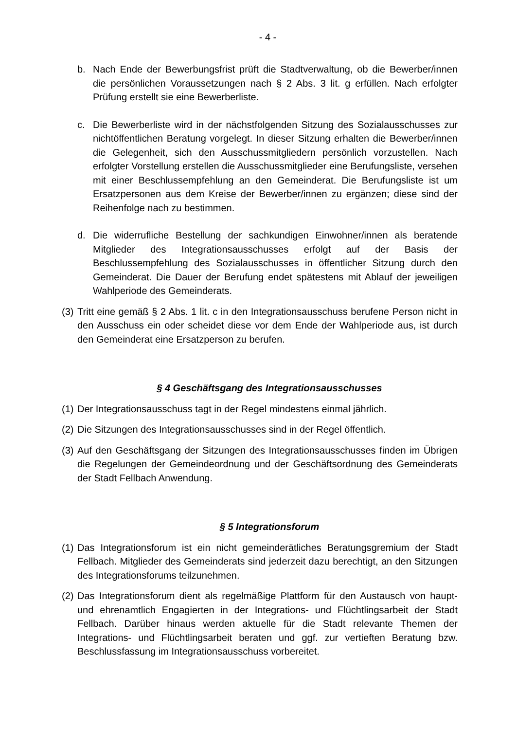- 4 -
b. Nach Ende der Bewerbungsfrist prüft die Stadtverwaltung, ob die Bewerber/innen die persönlichen Voraussetzungen nach § 2 Abs. 3 lit. g erfüllen. Nach erfolgter Prüfung erstellt sie eine Bewerberliste.
c. Die Bewerberliste wird in der nächstfolgenden Sitzung des Sozialausschusses zur nichtöffentlichen Beratung vorgelegt. In dieser Sitzung erhalten die Bewerber/innen die Gelegenheit, sich den Ausschussmitgliedern persönlich vorzustellen. Nach erfolgter Vorstellung erstellen die Ausschussmitglieder eine Berufungsliste, versehen mit einer Beschlussempfehlung an den Gemeinderat. Die Berufungsliste ist um Ersatzpersonen aus dem Kreise der Bewerber/innen zu ergänzen; diese sind der Reihenfolge nach zu bestimmen.
d. Die widerrufliche Bestellung der sachkundigen Einwohner/innen als beratende Mitglieder des Integrationsausschusses erfolgt auf der Basis der Beschlussempfehlung des Sozialausschusses in öffentlicher Sitzung durch den Gemeinderat. Die Dauer der Berufung endet spätestens mit Ablauf der jeweiligen Wahlperiode des Gemeinderats.
(3) Tritt eine gemäß § 2 Abs. 1 lit. c in den Integrationsausschuss berufene Person nicht in den Ausschuss ein oder scheidet diese vor dem Ende der Wahlperiode aus, ist durch den Gemeinderat eine Ersatzperson zu berufen.
§ 4 Geschäftsgang des Integrationsausschusses
(1) Der Integrationsausschuss tagt in der Regel mindestens einmal jährlich.
(2) Die Sitzungen des Integrationsausschusses sind in der Regel öffentlich.
(3) Auf den Geschäftsgang der Sitzungen des Integrationsausschusses finden im Übrigen die Regelungen der Gemeindeordnung und der Geschäftsordnung des Gemeinderats der Stadt Fellbach Anwendung.
§ 5 Integrationsforum
(1) Das Integrationsforum ist ein nicht gemeinderätliches Beratungsgremium der Stadt Fellbach. Mitglieder des Gemeinderats sind jederzeit dazu berechtigt, an den Sitzungen des Integrationsforums teilzunehmen.
(2) Das Integrationsforum dient als regelmäßige Plattform für den Austausch von haupt- und ehrenamtlich Engagierten in der Integrations- und Flüchtlingsarbeit der Stadt Fellbach. Darüber hinaus werden aktuelle für die Stadt relevante Themen der Integrations- und Flüchtlingsarbeit beraten und ggf. zur vertieften Beratung bzw. Beschlussfassung im Integrationsausschuss vorbereitet.